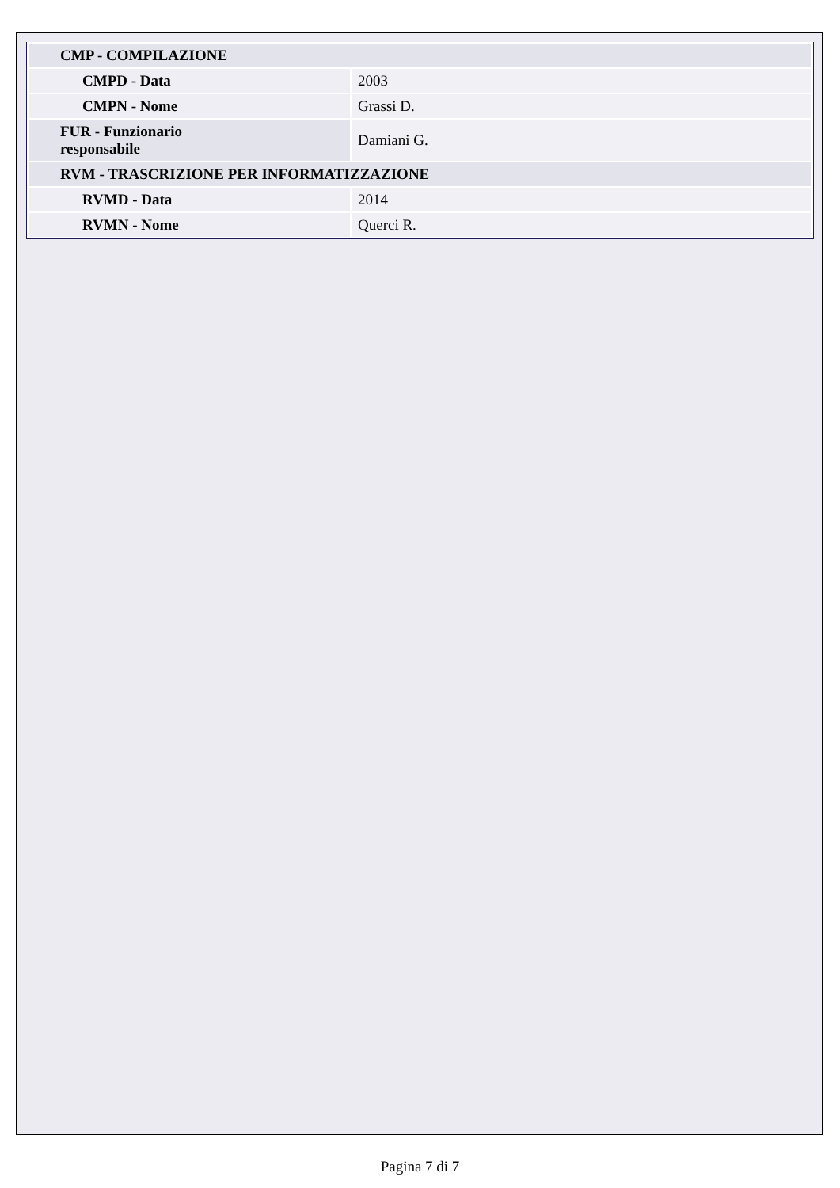| CMP - COMPILAZIONE | |
| CMPD - Data | 2003 |
| CMPN - Nome | Grassi D. |
| FUR - Funzionario responsabile | Damiani G. |
| RVM - TRASCRIZIONE PER INFORMATIZZAZIONE | |
| RVMD - Data | 2014 |
| RVMN - Nome | Querci R. |
Pagina 7 di 7